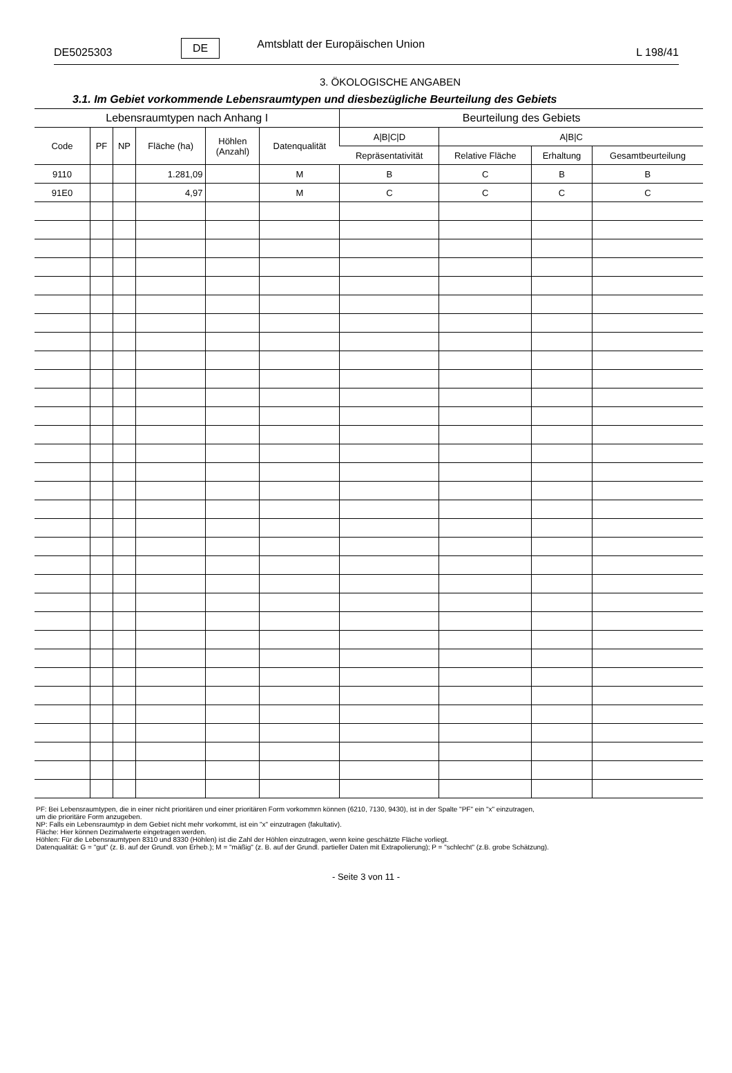DE5025303 DE Amtsblatt der Europäischen Union L 198/41
3. ÖKOLOGISCHE ANGABEN
3.1. Im Gebiet vorkommende Lebensraumtypen und diesbezügliche Beurteilung des Gebiets
| Lebensraumtypen nach Anhang I | | | | | | Beurteilung des Gebiets | | | |
| --- | --- | --- | --- | --- | --- | --- | --- | --- | --- |
| Code | PF | NP | Fläche (ha) | Höhlen (Anzahl) | Datenqualität | A/B/C/D | A/B/C | | |
| | | | | | | Repräsentativität | Relative Fläche | Erhaltung | Gesamtbeurteilung |
| 9110 | | | 1.281,09 | | M | B | C | B | B |
| 91E0 | | | 4,97 | | M | C | C | C | C |
PF: Bei Lebensraumtypen, die in einer nicht prioritären und einer prioritären Form vorkommrn können (6210, 7130, 9430), ist in der Spalte "PF" ein "x" einzutragen,
um die prioritäre Form anzugeben.
NP: Falls ein Lebensraumtyp in dem Gebiet nicht mehr vorkommt, ist ein "x" einzutragen (fakultativ).
Fläche: Hier können Dezimalwerte eingetragen werden.
Höhlen: Für die Lebensraumtypen 8310 und 8330 (Höhlen) ist die Zahl der Höhlen einzutragen, wenn keine geschätzte Fläche vorliegt.
Datenqualität: G = "gut" (z. B. auf der Grundl. von Erheb.); M = "mäßig" (z. B. auf der Grundl. partieller Daten mit Extrapolierung); P = "schlecht" (z.B. grobe Schätzung).
- Seite 3 von 11 -